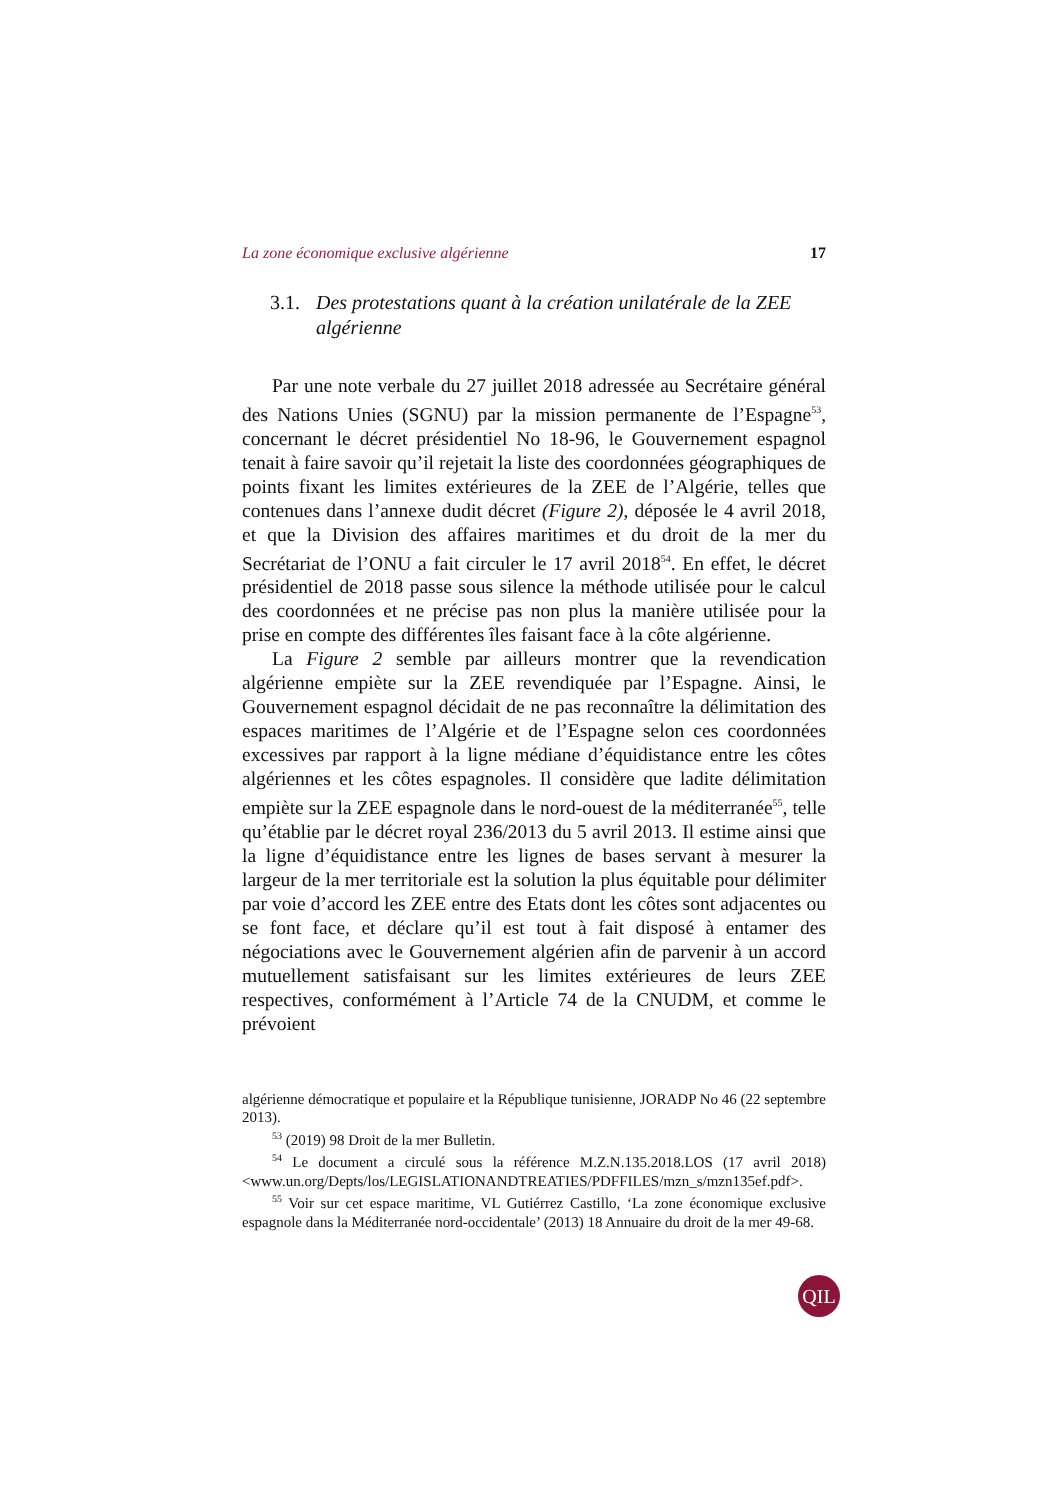La zone économique exclusive algérienne 17
3.1. Des protestations quant à la création unilatérale de la ZEE algérienne
Par une note verbale du 27 juillet 2018 adressée au Secrétaire général des Nations Unies (SGNU) par la mission permanente de l’Espagne<sup>53</sup>, concernant le décret présidentiel No 18-96, le Gouvernement espagnol tenait à faire savoir qu’il rejetait la liste des coordonnées géographiques de points fixant les limites extérieures de la ZEE de l’Algérie, telles que contenues dans l’annexe dudit décret (Figure 2), déposée le 4 avril 2018, et que la Division des affaires maritimes et du droit de la mer du Secrétariat de l’ONU a fait circuler le 17 avril 2018<sup>54</sup>. En effet, le décret présidentiel de 2018 passe sous silence la méthode utilisée pour le calcul des coordonnées et ne précise pas non plus la manière utilisée pour la prise en compte des différentes îles faisant face à la côte algérienne.
La Figure 2 semble par ailleurs montrer que la revendication algérienne empiète sur la ZEE revendiquée par l’Espagne. Ainsi, le Gouvernement espagnol décidait de ne pas reconnaître la délimitation des espaces maritimes de l’Algérie et de l’Espagne selon ces coordonnées excessives par rapport à la ligne médiane d’équidistance entre les côtes algériennes et les côtes espagnoles. Il considère que ladite délimitation empiète sur la ZEE espagnole dans le nord-ouest de la méditerranée<sup>55</sup>, telle qu’établie par le décret royal 236/2013 du 5 avril 2013. Il estime ainsi que la ligne d’équidistance entre les lignes de bases servant à mesurer la largeur de la mer territoriale est la solution la plus équitable pour délimiter par voie d’accord les ZEE entre des Etats dont les côtes sont adjacentes ou se font face, et déclare qu’il est tout à fait disposé à entamer des négociations avec le Gouvernement algérien afin de parvenir à un accord mutuellement satisfaisant sur les limites extérieures de leurs ZEE respectives, conformément à l’Article 74 de la CNUDM, et comme le prévoient
algérienne démocratique et populaire et la République tunisienne, JORADP No 46 (22 septembre 2013).
<sup>53</sup> (2019) 98 Droit de la mer Bulletin.
<sup>54</sup> Le document a circulé sous la référence M.Z.N.135.2018.LOS (17 avril 2018) <www.un.org/Depts/los/LEGISLATIONANDTREATIES/PDFFILES/mzn_s/mzn135ef.pdf>.
<sup>55</sup> Voir sur cet espace maritime, VL Gutiérrez Castillo, ‘La zone économique exclusive espagnole dans la Méditerranée nord-occidentale’ (2013) 18 Annuaire du droit de la mer 49-68.
QIL